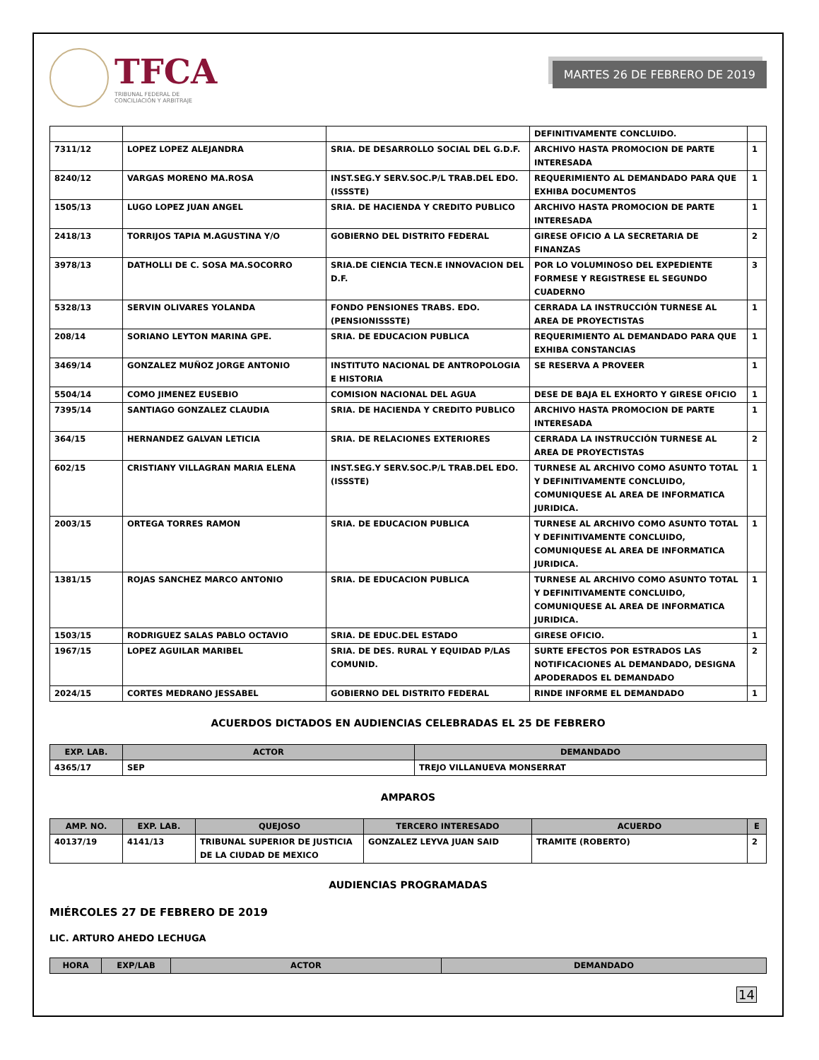TFCA
TRIBUNAL FEDERAL DE
CONCILIACIÓN Y ARBITRAJE
MARTES 26 DE FEBRERO DE 2019
| | | | DEFINITIVAMENTE CONCLUIDO. | |
| 7311/12 | LOPEZ LOPEZ ALEJANDRA | SRIA. DE DESARROLLO SOCIAL DEL G.D.F. | ARCHIVO HASTA PROMOCION DE PARTE INTERESADA | 1 |
| 8240/12 | VARGAS MORENO MA.ROSA | INST.SEG.Y SERV.SOC.P/L TRAB.DEL EDO.(ISSSTE) | REQUERIMIENTO AL DEMANDADO PARA QUE EXHIBA DOCUMENTOS | 1 |
| 1505/13 | LUGO LOPEZ JUAN ANGEL | SRIA. DE HACIENDA Y CREDITO PUBLICO | ARCHIVO HASTA PROMOCION DE PARTE INTERESADA | 1 |
| 2418/13 | TORRIJOS TAPIA M.AGUSTINA Y/O | GOBIERNO DEL DISTRITO FEDERAL | GIRESE OFICIO A LA SECRETARIA DE FINANZAS | 2 |
| 3978/13 | DATHOLLI DE C. SOSA MA.SOCORRO | SRIA.DE CIENCIA TECN.E INNOVACION DEL D.F. | POR LO VOLUMINOSO DEL EXPEDIENTE FORMESE Y REGISTRESE EL SEGUNDO CUADERNO | 3 |
| 5328/13 | SERVIN OLIVARES YOLANDA | FONDO PENSIONES TRABS. EDO. (PENSIONISSSTE) | CERRADA LA INSTRUCCIÓN TURNESE AL AREA DE PROYECTISTAS | 1 |
| 208/14 | SORIANO LEYTON MARINA GPE. | SRIA. DE EDUCACION PUBLICA | REQUERIMIENTO AL DEMANDADO PARA QUE EXHIBA CONSTANCIAS | 1 |
| 3469/14 | GONZALEZ MUÑOZ JORGE ANTONIO | INSTITUTO NACIONAL DE ANTROPOLOGIA E HISTORIA | SE RESERVA A PROVEER | 1 |
| 5504/14 | COMO JIMENEZ EUSEBIO | COMISION NACIONAL DEL AGUA | DESE DE BAJA EL EXHORTO Y GIRESE OFICIO | 1 |
| 7395/14 | SANTIAGO GONZALEZ CLAUDIA | SRIA. DE HACIENDA Y CREDITO PUBLICO | ARCHIVO HASTA PROMOCION DE PARTE INTERESADA | 1 |
| 364/15 | HERNANDEZ GALVAN LETICIA | SRIA. DE RELACIONES EXTERIORES | CERRADA LA INSTRUCCIÓN TURNESE AL AREA DE PROYECTISTAS | 2 |
| 602/15 | CRISTIANY VILLAGRAN MARIA ELENA | INST.SEG.Y SERV.SOC.P/L TRAB.DEL EDO.(ISSSTE) | TURNESE AL ARCHIVO COMO ASUNTO TOTAL Y DEFINITIVAMENTE CONCLUIDO, COMUNIQUESE AL AREA DE INFORMATICA JURIDICA. | 1 |
| 2003/15 | ORTEGA TORRES RAMON | SRIA. DE EDUCACION PUBLICA | TURNESE AL ARCHIVO COMO ASUNTO TOTAL Y DEFINITIVAMENTE CONCLUIDO, COMUNIQUESE AL AREA DE INFORMATICA JURIDICA. | 1 |
| 1381/15 | ROJAS SANCHEZ MARCO ANTONIO | SRIA. DE EDUCACION PUBLICA | TURNESE AL ARCHIVO COMO ASUNTO TOTAL Y DEFINITIVAMENTE CONCLUIDO, COMUNIQUESE AL AREA DE INFORMATICA JURIDICA. | 1 |
| 1503/15 | RODRIGUEZ SALAS PABLO OCTAVIO | SRIA. DE EDUC.DEL ESTADO | GIRESE OFICIO. | 1 |
| 1967/15 | LOPEZ AGUILAR MARIBEL | SRIA. DE DES. RURAL Y EQUIDAD P/LAS COMUNID. | SURTE EFECTOS POR ESTRADOS LAS NOTIFICACIONES AL DEMANDADO, DESIGNA APODERADOS EL DEMANDADO | 2 |
| 2024/15 | CORTES MEDRANO JESSABEL | GOBIERNO DEL DISTRITO FEDERAL | RINDE INFORME EL DEMANDADO | 1 |
ACUERDOS DICTADOS EN AUDIENCIAS CELEBRADAS EL 25 DE FEBRERO
| EXP. LAB. | ACTOR | DEMANDADO |
| --- | --- | --- |
| 4365/17 | SEP | TREJO VILLANUEVA MONSERRAT |
AMPAROS
| AMP. NO. | EXP. LAB. | QUEJOSO | TERCERO INTERESADO | ACUERDO | E |
| --- | --- | --- | --- | --- | --- |
| 40137/19 | 4141/13 | TRIBUNAL SUPERIOR DE JUSTICIA DE LA CIUDAD DE MEXICO | GONZALEZ LEYVA JUAN SAID | TRAMITE (ROBERTO) | 2 |
AUDIENCIAS PROGRAMADAS
MIÉRCOLES 27 DE FEBRERO DE 2019
LIC. ARTURO AHEDO LECHUGA
| HORA | EXP/LAB | ACTOR | DEMANDADO |
| --- | --- | --- | --- |
14